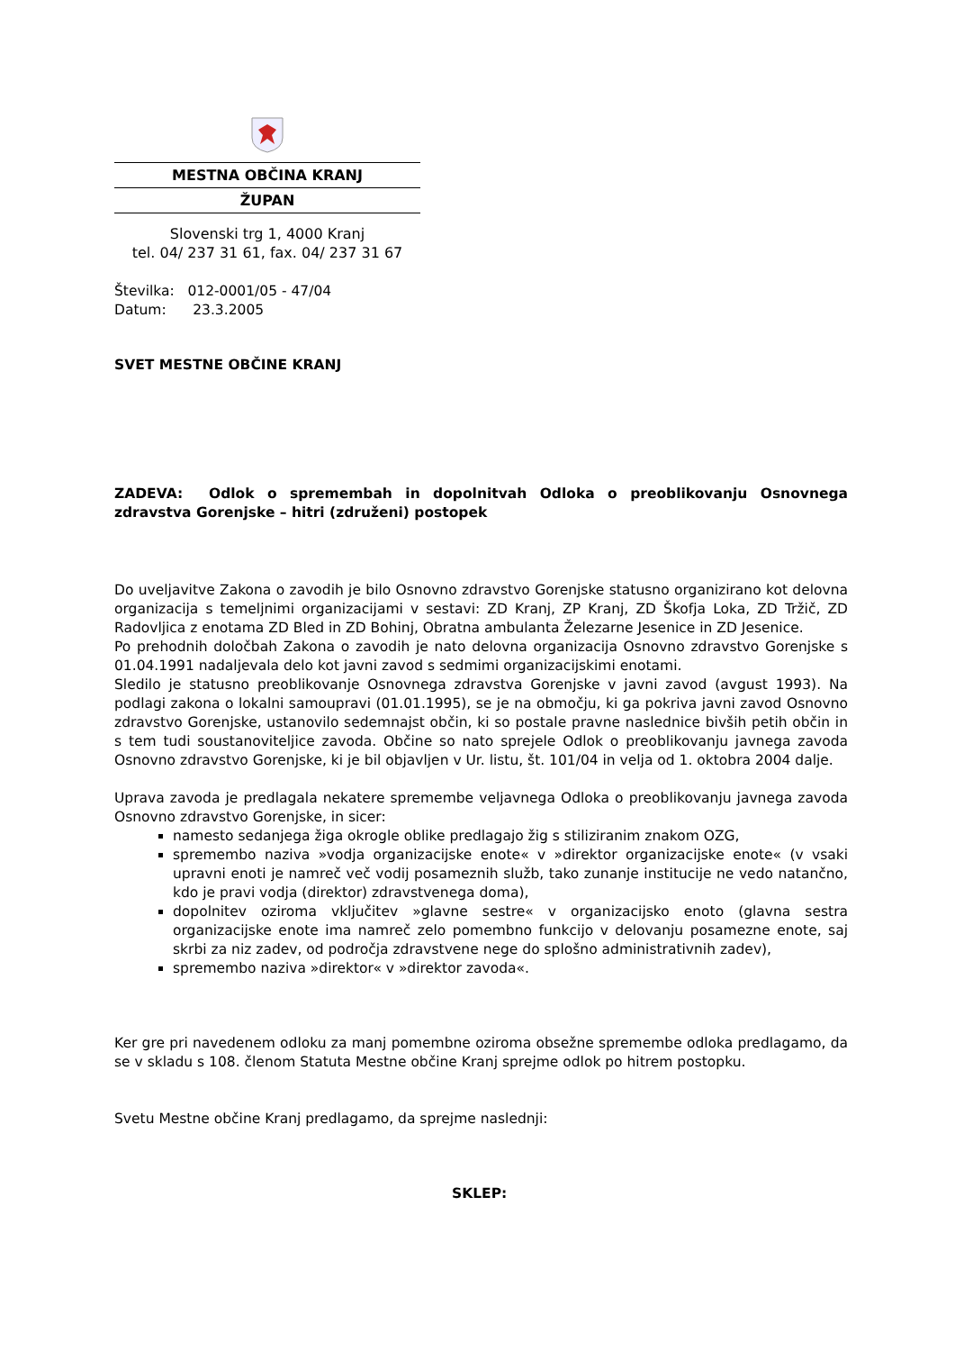MESTNA OBČINA KRANJ
ŽUPAN
Slovenski trg 1, 4000 Kranj
tel. 04/ 237 31 61, fax. 04/ 237 31 67
Številka: 012-0001/05 - 47/04
Datum: 23.3.2005
SVET MESTNE OBČINE KRANJ
ZADEVA: Odlok o spremembah in dopolnitvah Odloka o preoblikovanju Osnovnega zdravstva Gorenjske – hitri (združeni) postopek
Do uveljavitve Zakona o zavodih je bilo Osnovno zdravstvo Gorenjske statusno organizirano kot delovna organizacija s temeljnimi organizacijami v sestavi: ZD Kranj, ZP Kranj, ZD Škofja Loka, ZD Tržič, ZD Radovljica z enotama ZD Bled in ZD Bohinj, Obratna ambulanta Železarne Jesenice in ZD Jesenice.
Po prehodnih določbah Zakona o zavodih je nato delovna organizacija Osnovno zdravstvo Gorenjske s 01.04.1991 nadaljevala delo kot javni zavod s sedmimi organizacijskimi enotami.
Sledilo je statusno preoblikovanje Osnovnega zdravstva Gorenjske v javni zavod (avgust 1993). Na podlagi zakona o lokalni samoupravi (01.01.1995), se je na območju, ki ga pokriva javni zavod Osnovno zdravstvo Gorenjske, ustanovilo sedemnajst občin, ki so postale pravne naslednice bivših petih občin in s tem tudi soustanoviteljice zavoda. Občine so nato sprejele Odlok o preoblikovanju javnega zavoda Osnovno zdravstvo Gorenjske, ki je bil objavljen v Ur. listu, št. 101/04 in velja od 1. oktobra 2004 dalje.
Uprava zavoda je predlagala nekatere spremembe veljavnega Odloka o preoblikovanju javnega zavoda Osnovno zdravstvo Gorenjske, in sicer:
namesto sedanjega žiga okrogle oblike predlagajo žig s stiliziranim znakom OZG,
spremembo naziva »vodja organizacijske enote« v »direktor organizacijske enote« (v vsaki upravni enoti je namreč več vodij posameznih služb, tako zunanje institucije ne vedo natančno, kdo je pravi vodja (direktor) zdravstvenega doma),
dopolnitev oziroma vključitev »glavne sestre« v organizacijsko enoto (glavna sestra organizacijske enote ima namreč zelo pomembno funkcijo v delovanju posamezne enote, saj skrbi za niz zadev, od področja zdravstvene nege do splošno administrativnih zadev),
spremembo naziva »direktor« v »direktor zavoda«.
Ker gre pri navedenem odloku za manj pomembne oziroma obsežne spremembe odloka predlagamo, da se v skladu s 108. členom Statuta Mestne občine Kranj sprejme odlok po hitrem postopku.
Svetu Mestne občine Kranj predlagamo, da sprejme naslednji:
SKLEP: